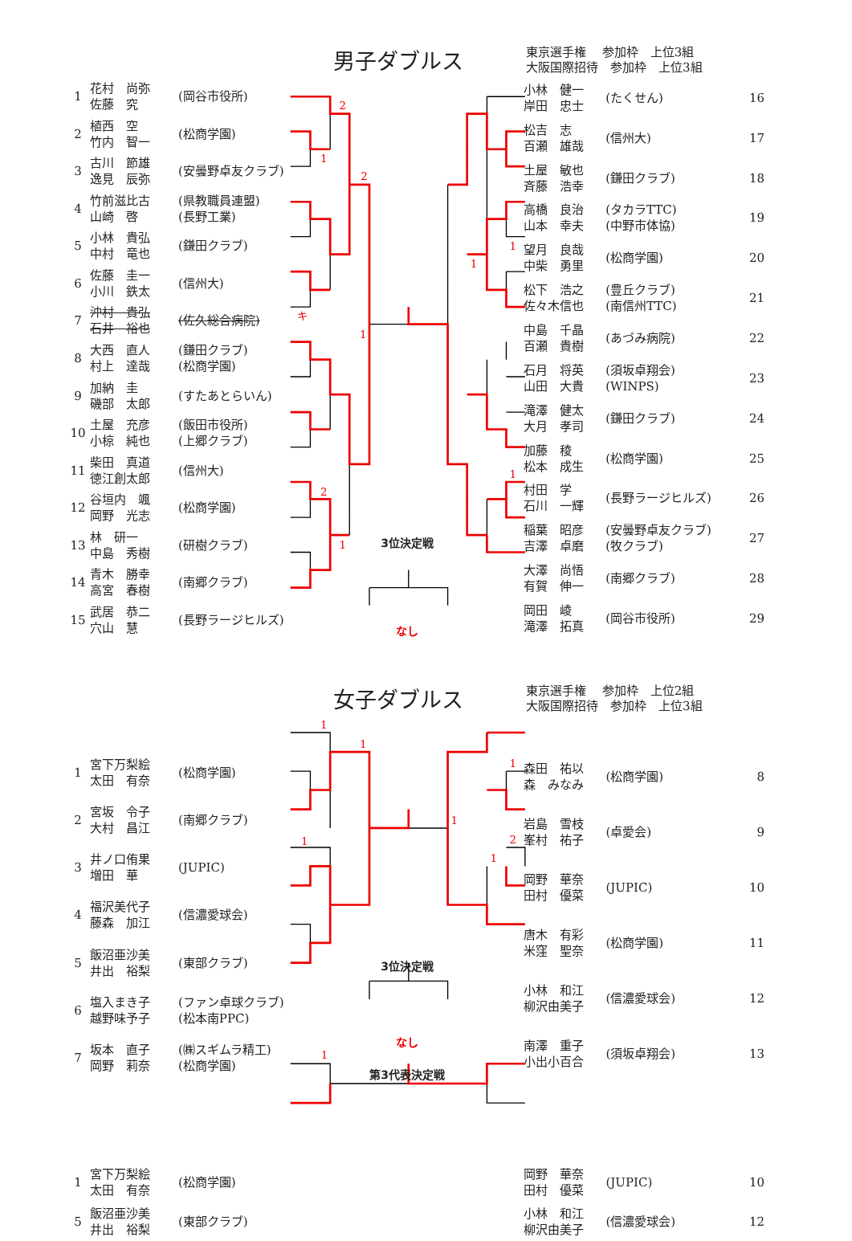2
1
2
キ
1
2
1
1
1
1
1
1
1
1
1
2
1
1
男子ダブルス
東京選手権　 参加枠　上位3組
大阪国際招待　参加枠　上位3組
| 1 | 花村 尚弥 佐藤 究 | (岡谷市役所) |
| 2 | 植西 空 竹内 智一 | (松商学園) |
| 3 | 古川 節雄 逸見 辰弥 | (安曇野卓友クラブ) |
| 4 | 竹前滋比古 山崎 啓 | (県教職員連盟) (長野工業) |
| 5 | 小林 貴弘 中村 竜也 | (鎌田クラブ) |
| 6 | 佐藤 圭一 小川 鉄太 | (信州大) |
| 7 | 沖村 貴弘 石井 裕也 | (佐久総合病院) |
| 8 | 大西 直人 村上 達哉 | (鎌田クラブ) (松商学園) |
| 9 | 加納 圭 磯部 太郎 | (すたあとらいん) |
| 10 | 土屋 充彦 小椋 純也 | (飯田市役所) (上郷クラブ) |
| 11 | 柴田 真道 徳江創太郎 | (信州大) |
| 12 | 谷垣内 颯 岡野 光志 | (松商学園) |
| 13 | 林 研一 中島 秀樹 | (研樹クラブ) |
| 14 | 青木 勝幸 高宮 春樹 | (南郷クラブ) |
| 15 | 武居 恭二 穴山 慧 | (長野ラージヒルズ) |
3位決定戦
なし
| 小林 健一 岸田 忠士 | (たくせん) | 16 |
| 松吉 志 百瀬 雄哉 | (信州大) | 17 |
| 土屋 敏也 斉藤 浩幸 | (鎌田クラブ) | 18 |
| 高橋 良治 山本 幸夫 | (タカラTTC) (中野市体協) | 19 |
| 望月 良哉 中柴 勇里 | (松商学園) | 20 |
| 松下 浩之 佐々木信也 | (豊丘クラブ) (南信州TTC) | 21 |
| 中島 千晶 百瀬 貴樹 | (あづみ病院) | 22 |
| 石月 将英 山田 大貴 | (須坂卓翔会) (WINPS) | 23 |
| 滝澤 健太 大月 孝司 | (鎌田クラブ) | 24 |
| 加藤 稜 松本 成生 | (松商学園) | 25 |
| 村田 学 石川 一輝 | (長野ラージヒルズ) | 26 |
| 稲葉 昭彦 吉澤 卓磨 | (安曇野卓友クラブ) (牧クラブ) | 27 |
| 大澤 尚悟 有賀 伸一 | (南郷クラブ) | 28 |
| 岡田 崚 滝澤 拓真 | (岡谷市役所) | 29 |
女子ダブルス
東京選手権　 参加枠　上位2組
大阪国際招待　参加枠　上位3組
| 1 | 宮下万梨絵 太田 有奈 | (松商学園) |
| 2 | 宮坂 令子 大村 昌江 | (南郷クラブ) |
| 3 | 井ノ口侑果 増田 華 | (JUPIC) |
| 4 | 福沢美代子 藤森 加江 | (信濃愛球会) |
| 5 | 飯沼亜沙美 井出 裕梨 | (東部クラブ) |
| 6 | 塩入まき子 越野味予子 | (ファン卓球クラブ) (松本南PPC) |
| 7 | 坂本 直子 岡野 莉奈 | (㈱スギムラ精工) (松商学園) |
3位決定戦
なし
第3代表決定戦
| 森田 祐以 森 みなみ | (松商学園) | 8 |
| 岩島 雪枝 峯村 祐子 | (卓愛会) | 9 |
| 岡野 華奈 田村 優菜 | (JUPIC) | 10 |
| 唐木 有彩 米窪 聖奈 | (松商学園) | 11 |
| 小林 和江 柳沢由美子 | (信濃愛球会) | 12 |
| 南澤 重子 小出小百合 | (須坂卓翔会) | 13 |
| 1 | 宮下万梨絵 太田 有奈 | (松商学園) |
| 5 | 飯沼亜沙美 井出 裕梨 | (東部クラブ) |
| 岡野 華奈 田村 優菜 | (JUPIC) | 10 |
| 小林 和江 柳沢由美子 | (信濃愛球会) | 12 |